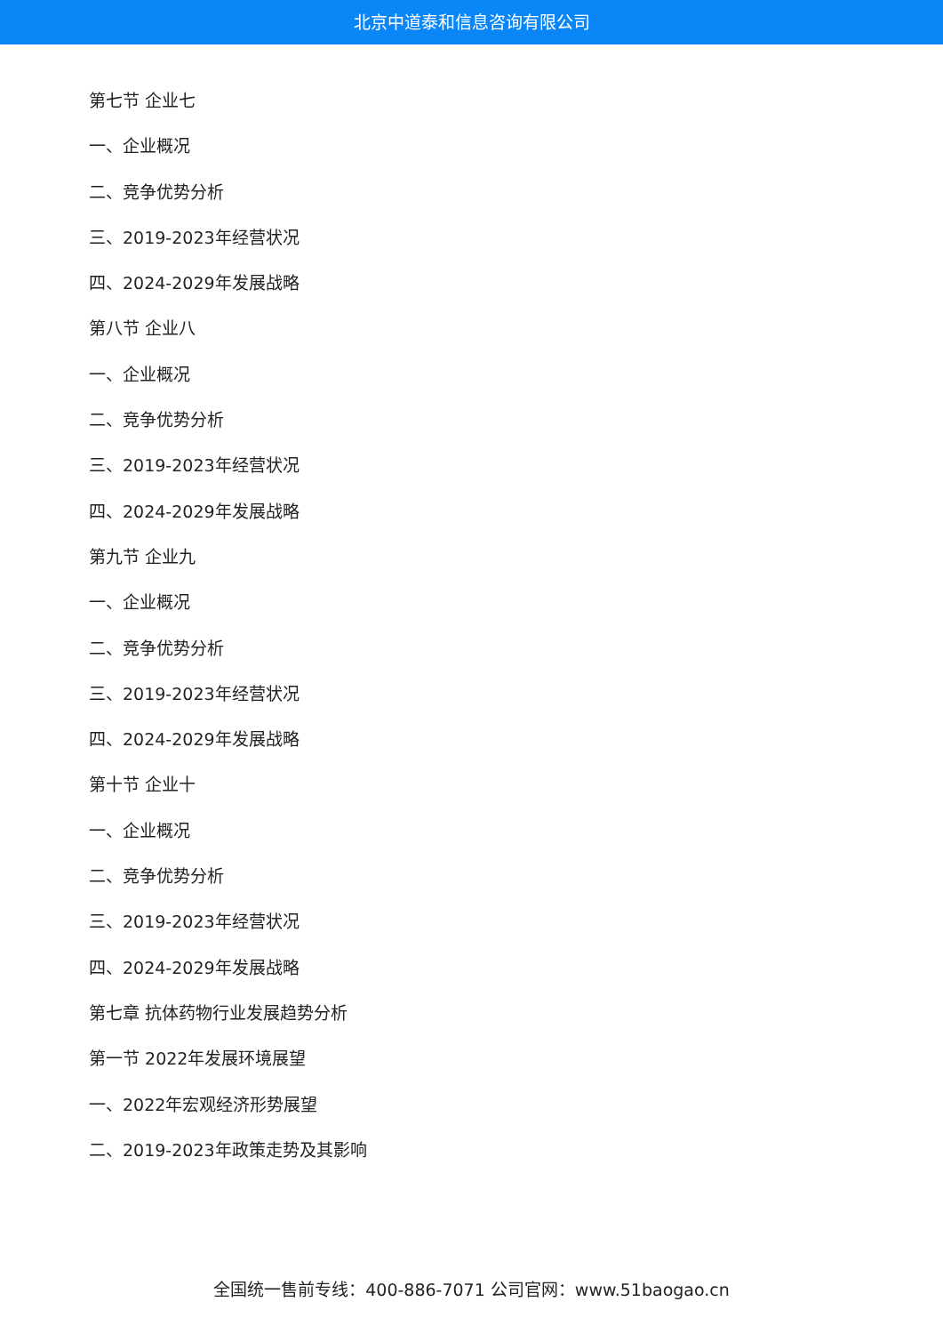北京中道泰和信息咨询有限公司
第七节 企业七
一、企业概况
二、竞争优势分析
三、2019-2023年经营状况
四、2024-2029年发展战略
第八节 企业八
一、企业概况
二、竞争优势分析
三、2019-2023年经营状况
四、2024-2029年发展战略
第九节 企业九
一、企业概况
二、竞争优势分析
三、2019-2023年经营状况
四、2024-2029年发展战略
第十节 企业十
一、企业概况
二、竞争优势分析
三、2019-2023年经营状况
四、2024-2029年发展战略
第七章 抗体药物行业发展趋势分析
第一节 2022年发展环境展望
一、2022年宏观经济形势展望
二、2019-2023年政策走势及其影响
全国统一售前专线：400-886-7071 公司官网：www.51baogao.cn